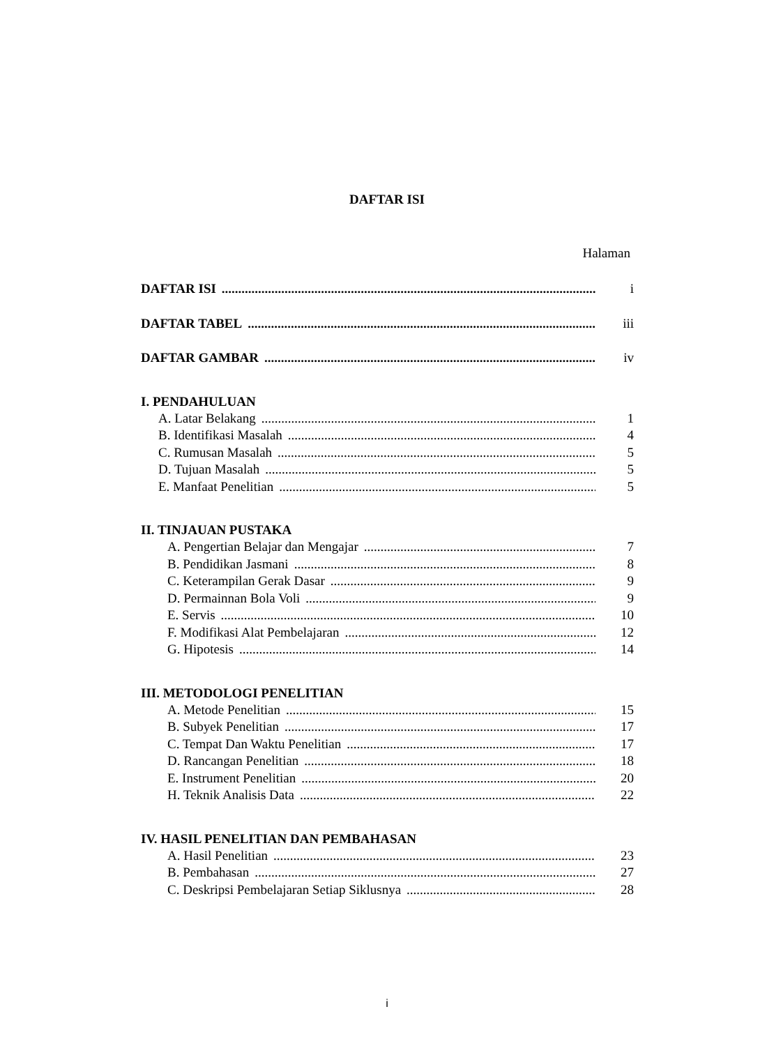DAFTAR ISI
Halaman
DAFTAR ISI i
DAFTAR TABEL iii
DAFTAR GAMBAR iv
I. PENDAHULUAN
A. Latar Belakang 1
B. Identifikasi Masalah 4
C. Rumusan Masalah 5
D. Tujuan Masalah 5
E. Manfaat Penelitian 5
II. TINJAUAN PUSTAKA
A. Pengertian Belajar dan Mengajar 7
B. Pendidikan Jasmani 8
C. Keterampilan Gerak Dasar 9
D. Permainnan Bola Voli 9
E. Servis 10
F. Modifikasi Alat Pembelajaran 12
G. Hipotesis 14
III. METODOLOGI PENELITIAN
A. Metode Penelitian 15
B. Subyek Penelitian 17
C. Tempat Dan Waktu Penelitian 17
D. Rancangan Penelitian 18
E. Instrument Penelitian 20
H. Teknik Analisis Data 22
IV. HASIL PENELITIAN DAN PEMBAHASAN
A. Hasil Penelitian 23
B. Pembahasan 27
C. Deskripsi Pembelajaran Setiap Siklusnya 28
i